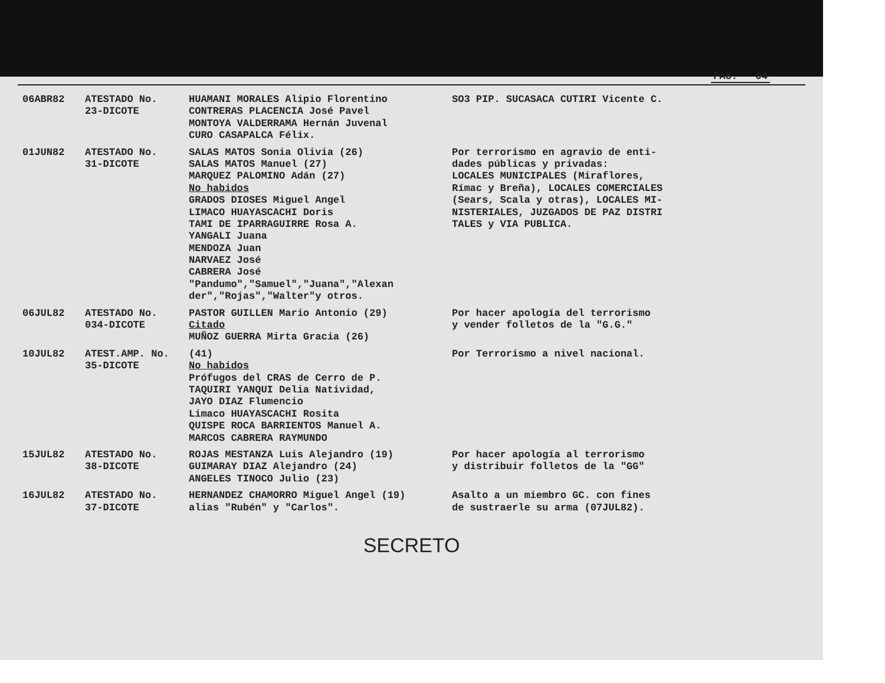PAG. 04
| 06ABR82 | ATESTADO No. 23-DICOTE | HUAMANI MORALES Alipio Florentino CONTRERAS PLACENCIA José Pavel MONTOYA VALDERRAMA Hernán Juvenal CURO CASAPALCA Félix. | SO3 PIP. SUCASACA CUTIRI Vicente C. |
| 01JUN82 | ATESTADO No. 31-DICOTE | SALAS MATOS Sonia Olivia (26) SALAS MATOS Manuel (27) MARQUEZ PALOMINO Adán (27) No habidos GRADOS DIOSES Miguel Angel LIMACO HUAYASCACHI Doris TAMI DE IPARRAGUIRRE Rosa A. YANGALI Juana MENDOZA Juan NARVAEZ José CABRERA José "Pandumo","Samuel","Juana","Alexan der","Rojas","Walter"y otros. | Por terrorismo en agravio de enti- dades públicas y privadas: LOCALES MUNICIPALES (Miraflores, Rímac y Breña), LOCALES COMERCIALES (Sears, Scala y otras), LOCALES MI- NISTERIALES, JUZGADOS DE PAZ DISTRI TALES y VIA PUBLICA. |
| 06JUL82 | ATESTADO No. 034-DICOTE | PASTOR GUILLEN Mario Antonio (29) Citado MUÑOZ GUERRA Mirta Gracia (26) | Por hacer apología del terrorismo y vender folletos de la "G.G." |
| 10JUL82 | ATEST.AMP. No. 35-DICOTE | (41) No habidos Prófugos del CRAS de Cerro de P. TAQUIRI YANQUI Delia Natividad, JAYO DIAZ Flumencio Limaco HUAYASCACHI Rosita QUISPE ROCA BARRIENTOS Manuel A. MARCOS CABRERA RAYMUNDO | Por Terrorismo a nivel nacional. |
| 15JUL82 | ATESTADO No. 38-DICOTE | ROJAS MESTANZA Luis Alejandro (19) GUIMARAY DIAZ Alejandro (24) ANGELES TINOCO Julio (23) | Por hacer apología al terrorismo y distribuir folletos de la "GG" |
| 16JUL82 | ATESTADO No. 37-DICOTE | HERNANDEZ CHAMORRO Miguel Angel (19) alias "Rubén" y "Carlos". | Asalto a un miembro GC. con fines de sustraerle su arma (07JUL82). |
SECRETO